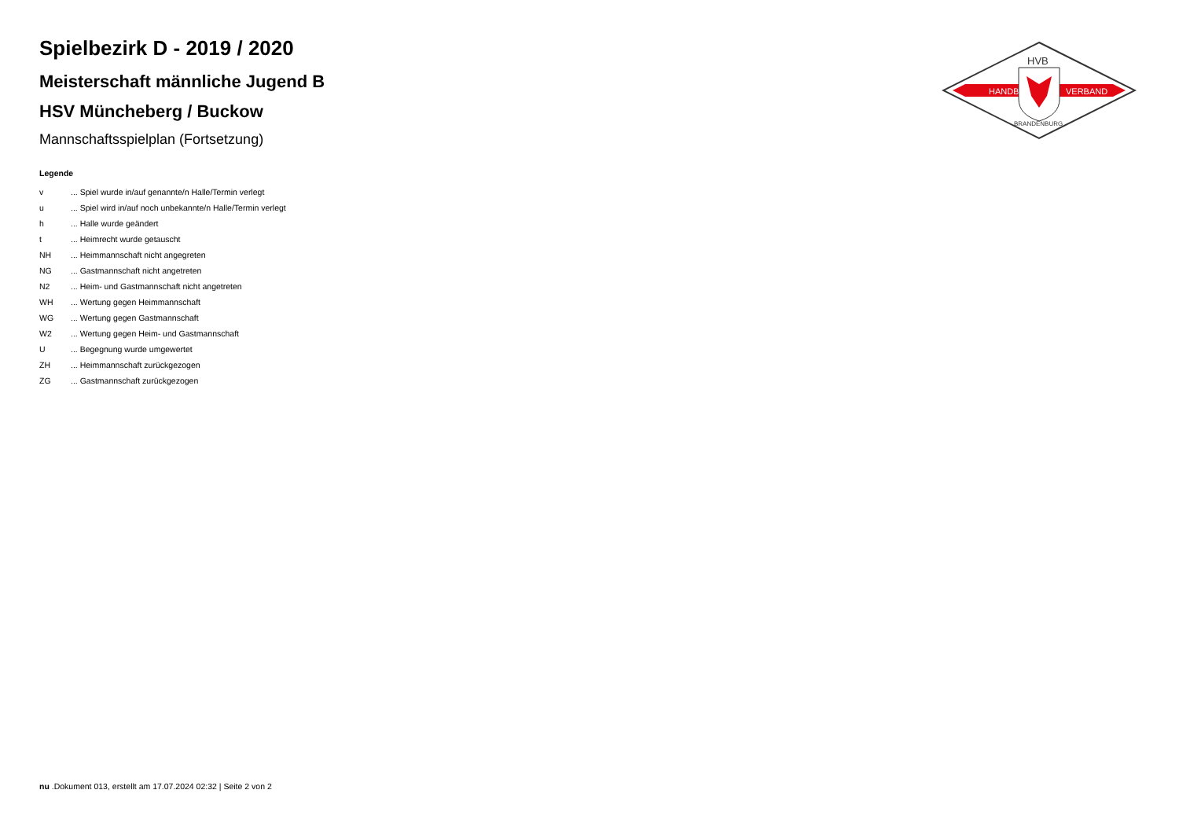HANDBALL
VERBAND
HVB
BRANDENBURG
Spielbezirk D - 2019 / 2020
Meisterschaft männliche Jugend B
HSV Müncheberg / Buckow
Mannschaftsspielplan (Fortsetzung)
Legende
| v | ... Spiel wurde in/auf genannte/n Halle/Termin verlegt |
| u | ... Spiel wird in/auf noch unbekannte/n Halle/Termin verlegt |
| h | ... Halle wurde geändert |
| t | ... Heimrecht wurde getauscht |
| NH | ... Heimmannschaft nicht angegreten |
| NG | ... Gastmannschaft nicht angetreten |
| N2 | ... Heim- und Gastmannschaft nicht angetreten |
| WH | ... Wertung gegen Heimmannschaft |
| WG | ... Wertung gegen Gastmannschaft |
| W2 | ... Wertung gegen Heim- und Gastmannschaft |
| U | ... Begegnung wurde umgewertet |
| ZH | ... Heimmannschaft zurückgezogen |
| ZG | ... Gastmannschaft zurückgezogen |
nu .Dokument 013, erstellt am 17.07.2024 02:32 | Seite 2 von 2